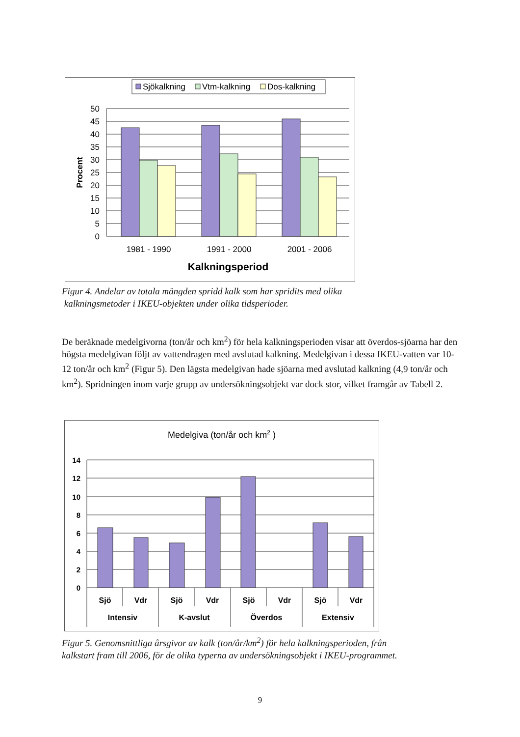Sjökalkning
Vtm-kalkning
Dos-kalkning
50
45
40
35
30
25
20
15
10
5
0
1981 - 1990
1991 - 2000
2001 - 2006
Kalkningsperiod
Procent
Figur 4. Andelar av totala mängden spridd kalk som har spridits med olika
kalkningsmetoder i IKEU-objekten under olika tidsperioder.
De beräknade medelgivorna (ton/år och km<sup>2</sup>) för hela kalkningsperioden visar att överdos-sjöarna har den högsta medelgivan följt av vattendragen med avslutad kalkning. Medelgivan i dessa IKEU-vatten var 10-12 ton/år och km<sup>2</sup> (Figur 5). Den lägsta medelgivan hade sjöarna med avslutad kalkning (4,9 ton/år och km<sup>2</sup>). Spridningen inom varje grupp av undersökningsobjekt var dock stor, vilket framgår av Tabell 2.
Medelgiva (ton/år och km2 )
14
12
10
8
6
4
2
0
Sjö
Vdr
Sjö
Vdr
Sjö
Vdr
Sjö
Vdr
Intensiv
K-avslut
Överdos
Extensiv
Figur 5. Genomsnittliga årsgivor av kalk (ton/år/km<sup>2</sup>) för hela kalkningsperioden, från
kalkstart fram till 2006, för de olika typerna av undersökningsobjekt i IKEU-programmet.
9